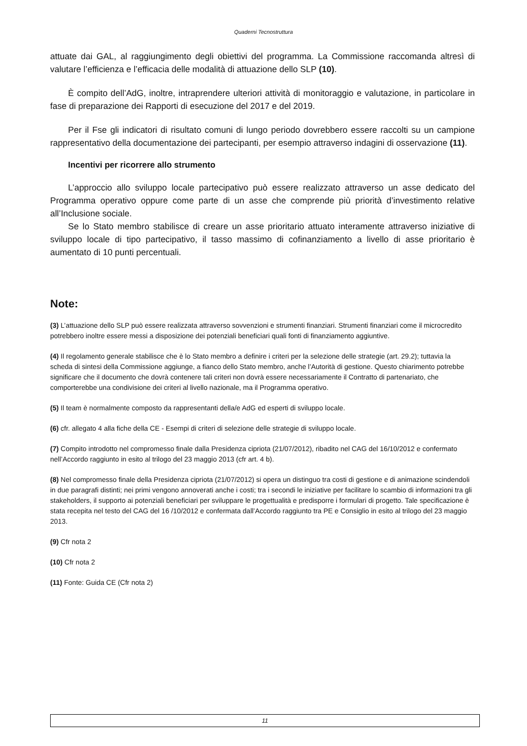Quaderni Tecnostruttura
attuate dai GAL, al raggiungimento degli obiettivi del programma. La Commissione raccomanda altresì di valutare l’efficienza e l’efficacia delle modalità di attuazione dello SLP (10).
È compito dell’AdG, inoltre, intraprendere ulteriori attività di monitoraggio e valutazione, in particolare in fase di preparazione dei Rapporti di esecuzione del 2017 e del 2019.
Per il Fse gli indicatori di risultato comuni di lungo periodo dovrebbero essere raccolti su un campione rappresentativo della documentazione dei partecipanti, per esempio attraverso indagini di osservazione (11).
Incentivi per ricorrere allo strumento
L’approccio allo sviluppo locale partecipativo può essere realizzato attraverso un asse dedicato del Programma operativo oppure come parte di un asse che comprende più priorità d’investimento relative all’Inclusione sociale.
Se lo Stato membro stabilisce di creare un asse prioritario attuato interamente attraverso iniziative di sviluppo locale di tipo partecipativo, il tasso massimo di cofinanziamento a livello di asse prioritario è aumentato di 10 punti percentuali.
Note:
(3) L’attuazione dello SLP può essere realizzata attraverso sovvenzioni e strumenti finanziari. Strumenti finanziari come il microcredito potrebbero inoltre essere messi a disposizione dei potenziali beneficiari quali fonti di finanziamento aggiuntive.
(4) Il regolamento generale stabilisce che è lo Stato membro a definire i criteri per la selezione delle strategie (art. 29.2); tuttavia la scheda di sintesi della Commissione aggiunge, a fianco dello Stato membro, anche l’Autorità di gestione. Questo chiarimento potrebbe significare che il documento che dovrà contenere tali criteri non dovrà essere necessariamente il Contratto di partenariato, che comporterebbe una condivisione dei criteri al livello nazionale, ma il Programma operativo.
(5) Il team è normalmente composto da rappresentanti della/e AdG ed esperti di sviluppo locale.
(6) cfr. allegato 4 alla fiche della CE - Esempi di criteri di selezione delle strategie di sviluppo locale.
(7) Compito introdotto nel compromesso finale dalla Presidenza cipriota (21/07/2012), ribadito nel CAG del 16/10/2012 e confermato nell’Accordo raggiunto in esito al trilogo del 23 maggio 2013 (cfr art. 4 b).
(8) Nel compromesso finale della Presidenza cipriota (21/07/2012) si opera un distinguo tra costi di gestione e di animazione scindendoli in due paragrafi distinti; nei primi vengono annoverati anche i costi; tra i secondi le iniziative per facilitare lo scambio di informazioni tra gli stakeholders, il supporto ai potenziali beneficiari per sviluppare le progettualità e predisporre i formulari di progetto. Tale specificazione è stata recepita nel testo del CAG del 16 /10/2012 e confermata dall’Accordo raggiunto tra PE e Consiglio in esito al trilogo del 23 maggio 2013.
(9) Cfr nota 2
(10) Cfr nota 2
(11) Fonte: Guida CE (Cfr nota 2)
11